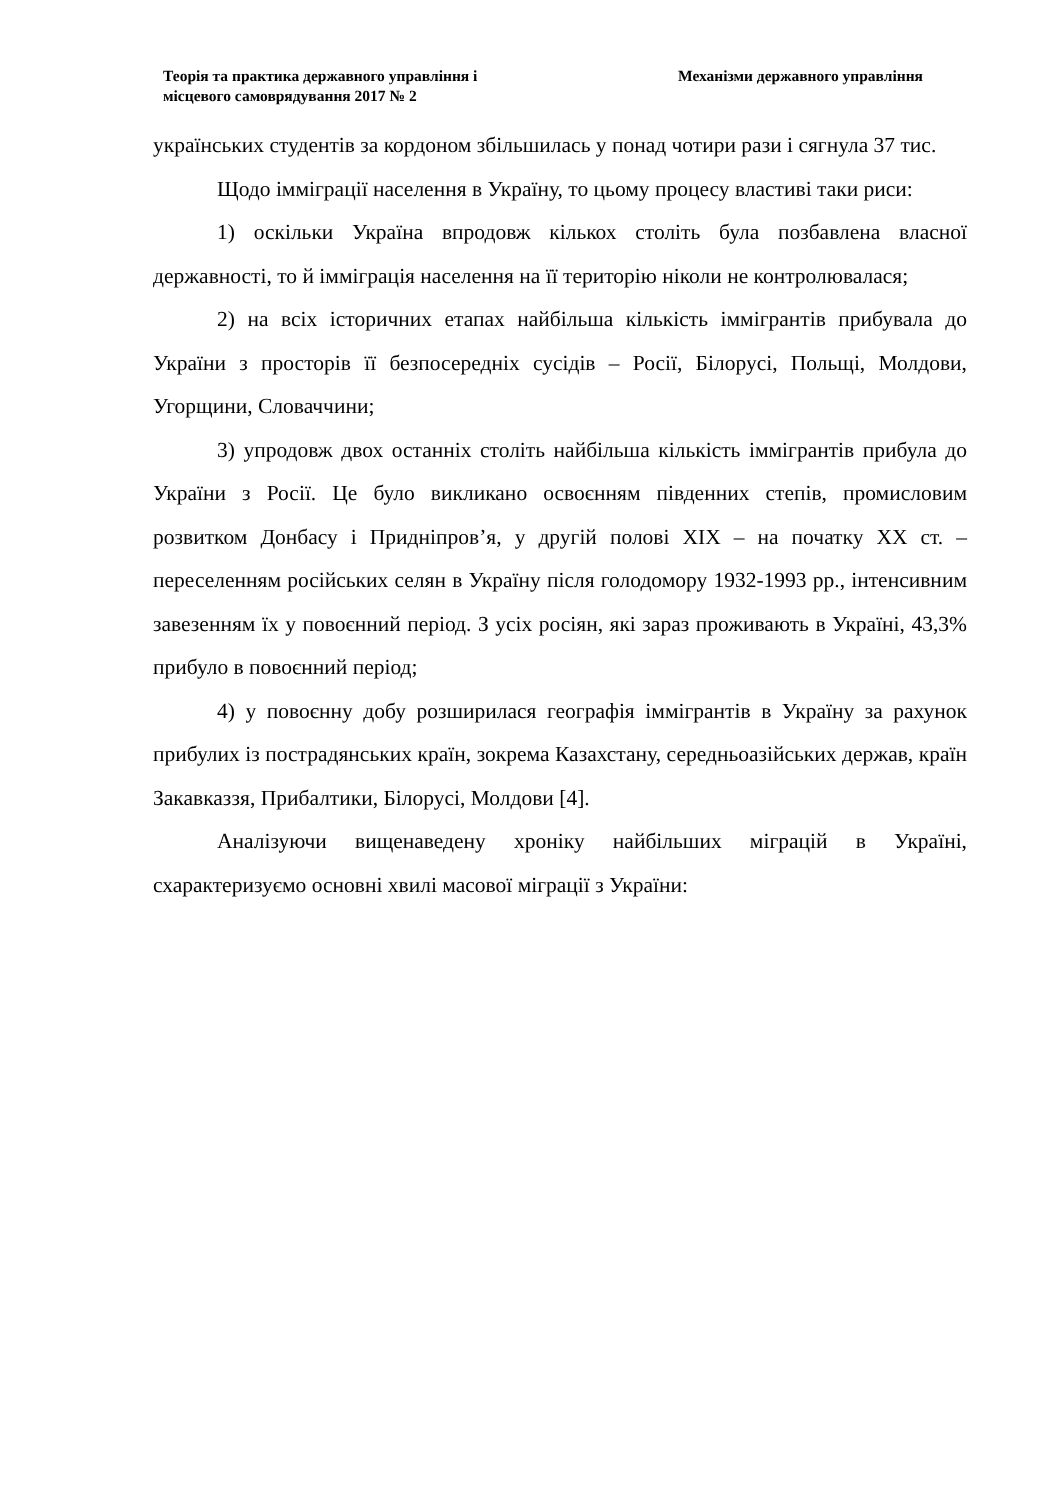Теорія та практика державного управління і
місцевого самоврядування 2017 № 2
Механізми державного управління
українських студентів за кордоном збільшилась у понад чотири рази і сягнула 37 тис.
Щодо іммiграції населення в Україну, то цьому процесу властиві таки риси:
1) оскільки Україна впродовж кількох століть була позбавлена власної державності, то й іммiграція населення на її територію ніколи не контролювалася;
2) на всіх історичних етапах найбільша кількість іммiгрантів прибувала до України з просторів її безпосередніх сусідів – Росії, Білорусі, Польщі, Молдови, Угорщини, Словаччини;
3) упродовж двох останніх століть найбільша кількість іммiгрантів прибула до України з Росії. Це було викликано освоєнням південних степів, промисловим розвитком Донбасу і Придніпров’я, у другій полові XIX – на початку XX ст. – переселенням російських селян в Україну після голодомору 1932-1993 рр., інтенсивним завезенням їх у повоєнний період. З усіх росіян, які зараз проживають в Україні, 43,3% прибуло в повоєнний період;
4) у повоєнну добу розширилася географія іммiгрантів в Україну за рахунок прибулих із пострадянських країн, зокрема Казахстану, середньоазійських держав, країн Закавказзя, Прибалтики, Білорусі, Молдови [4].
Аналізуючи вищенаведену хроніку найбільших міграцій в Україні, схарактеризуємо основні хвилі масової міграції з України: